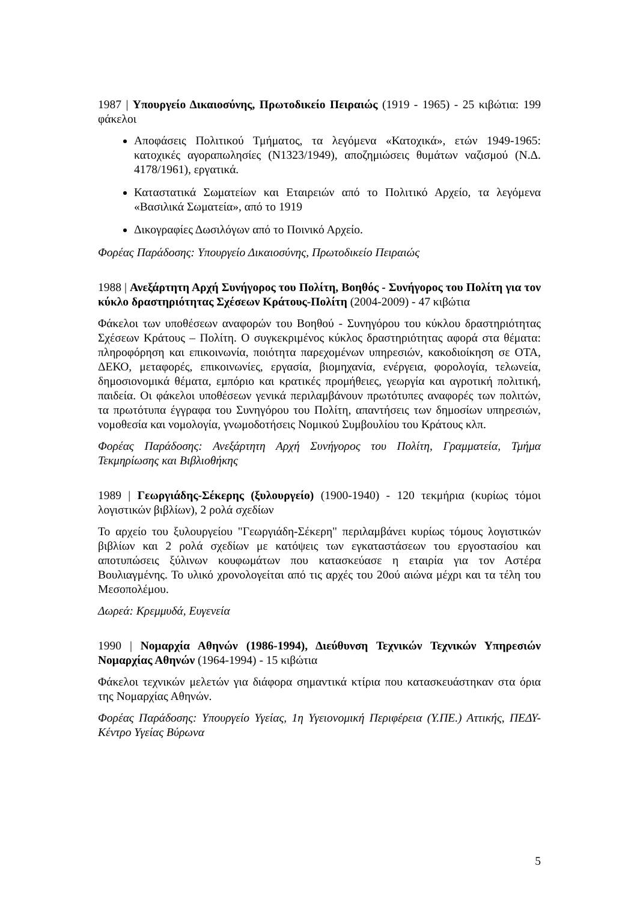1987 | Υπουργείο Δικαιοσύνης, Πρωτοδικείο Πειραιώς (1919 - 1965) - 25 κιβώτια: 199 φάκελοι
Αποφάσεις Πολιτικού Τμήματος, τα λεγόμενα «Κατοχικά», ετών 1949-1965: κατοχικές αγοραπωλησίες (Ν1323/1949), αποζημιώσεις θυμάτων ναζισμού (Ν.Δ. 4178/1961), εργατικά.
Καταστατικά Σωματείων και Εταιρειών από το Πολιτικό Αρχείο, τα λεγόμενα «Βασιλικά Σωματεία», από το 1919
Δικογραφίες Δωσιλόγων από το Ποινικό Αρχείο.
Φορέας Παράδοσης: Υπουργείο Δικαιοσύνης, Πρωτοδικείο Πειραιώς
1988 | Ανεξάρτητη Αρχή Συνήγορος του Πολίτη, Βοηθός - Συνήγορος του Πολίτη για τον κύκλο δραστηριότητας Σχέσεων Κράτους-Πολίτη (2004-2009) - 47 κιβώτια
Φάκελοι των υποθέσεων αναφορών του Βοηθού - Συνηγόρου του κύκλου δραστηριότητας Σχέσεων Κράτους – Πολίτη. Ο συγκεκριμένος κύκλος δραστηριότητας αφορά στα θέματα: πληροφόρηση και επικοινωνία, ποιότητα παρεχομένων υπηρεσιών, κακοδιοίκηση σε ΟΤΑ, ΔΕΚΟ, μεταφορές, επικοινωνίες, εργασία, βιομηχανία, ενέργεια, φορολογία, τελωνεία, δημοσιονομικά θέματα, εμπόριο και κρατικές προμήθειες, γεωργία και αγροτική πολιτική, παιδεία. Οι φάκελοι υποθέσεων γενικά περιλαμβάνουν πρωτότυπες αναφορές των πολιτών, τα πρωτότυπα έγγραφα του Συνηγόρου του Πολίτη, απαντήσεις των δημοσίων υπηρεσιών, νομοθεσία και νομολογία, γνωμοδοτήσεις Νομικού Συμβουλίου του Κράτους κλπ.
Φορέας Παράδοσης: Ανεξάρτητη Αρχή Συνήγορος του Πολίτη, Γραμματεία, Τμήμα Τεκμηρίωσης και Βιβλιοθήκης
1989 | Γεωργιάδης-Σέκερης (ξυλουργείο) (1900-1940) - 120 τεκμήρια (κυρίως τόμοι λογιστικών βιβλίων), 2 ρολά σχεδίων
Το αρχείο του ξυλουργείου "Γεωργιάδη-Σέκερη" περιλαμβάνει κυρίως τόμους λογιστικών βιβλίων και 2 ρολά σχεδίων με κατόψεις των εγκαταστάσεων του εργοστασίου και αποτυπώσεις ξύλινων κουφωμάτων που κατασκεύασε η εταιρία για τον Αστέρα Βουλιαγμένης. Το υλικό χρονολογείται από τις αρχές του 20ού αιώνα μέχρι και τα τέλη του Μεσοπολέμου.
Δωρεά: Κρεμμυδά, Ευγενεία
1990 | Νομαρχία Αθηνών (1986-1994), Διεύθυνση Τεχνικών Τεχνικών Υπηρεσιών Νομαρχίας Αθηνών (1964-1994) - 15 κιβώτια
Φάκελοι τεχνικών μελετών για διάφορα σημαντικά κτίρια που κατασκευάστηκαν στα όρια της Νομαρχίας Αθηνών.
Φορέας Παράδοσης: Υπουργείο Υγείας, 1η Υγειονομική Περιφέρεια (Υ.ΠΕ.) Αττικής, ΠΕΔΥ-Κέντρο Υγείας Βύρωνα
5